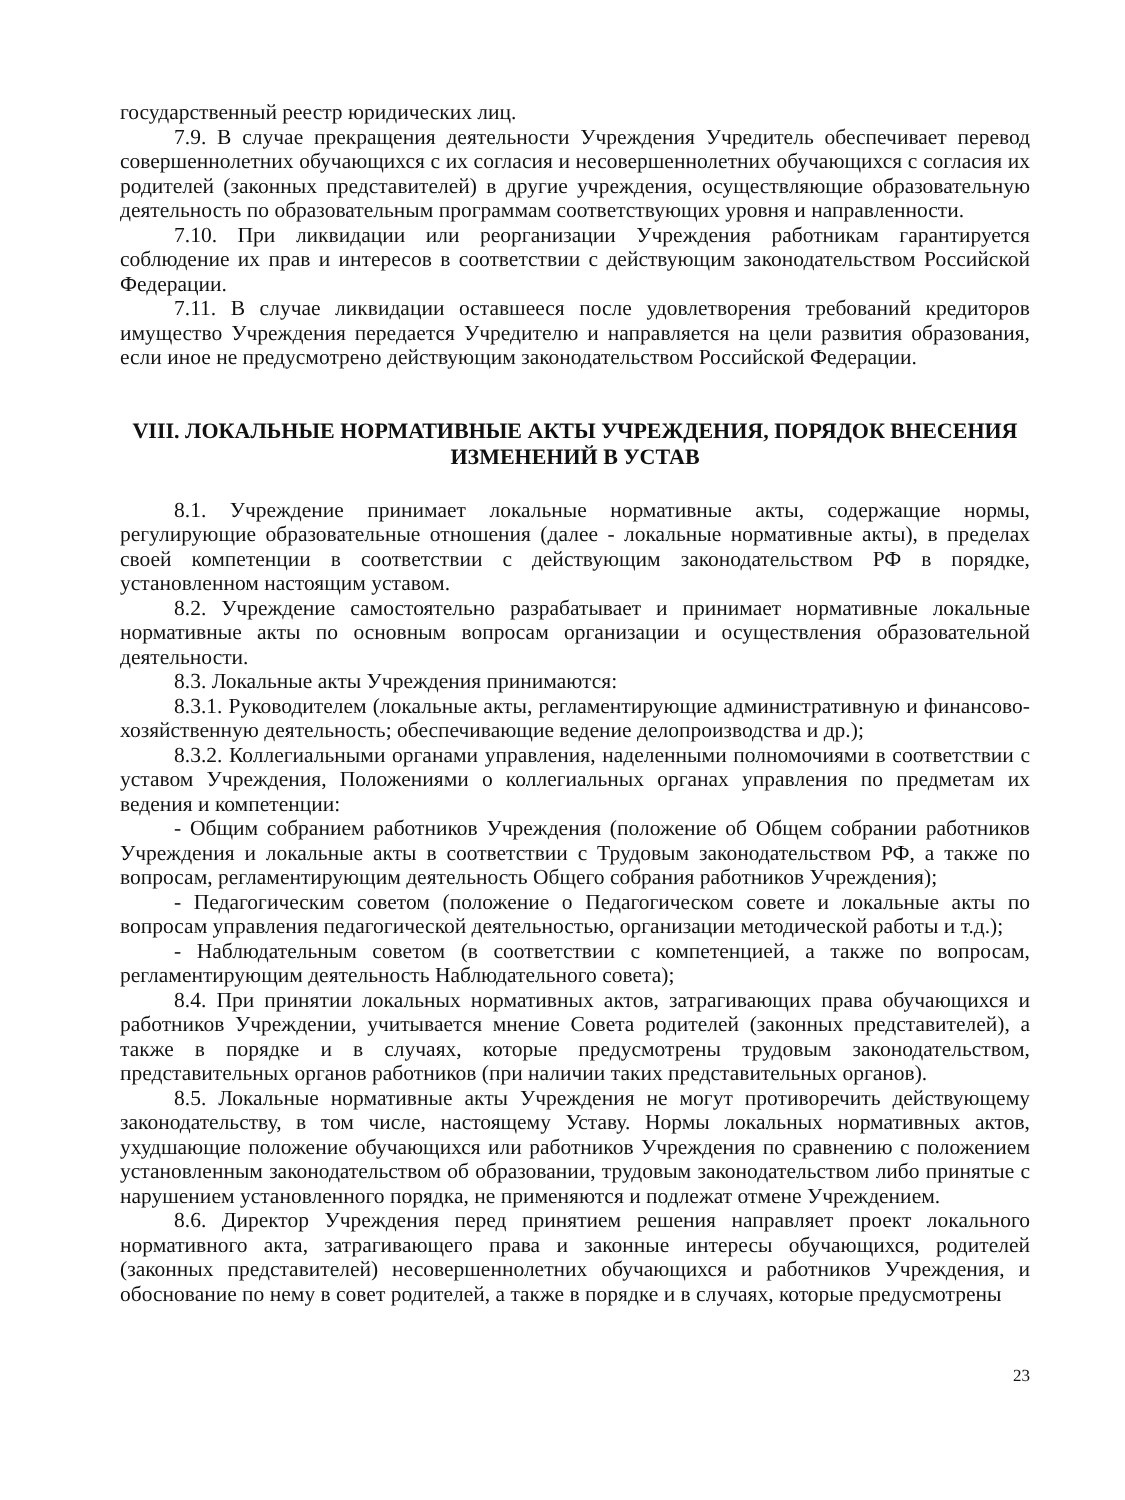государственный реестр юридических лиц.
7.9. В случае прекращения деятельности Учреждения Учредитель обеспечивает перевод совершеннолетних обучающихся с их согласия и несовершеннолетних обучающихся с согласия их родителей (законных представителей) в другие учреждения, осуществляющие образовательную деятельность по образовательным программам соответствующих уровня и направленности.
7.10. При ликвидации или реорганизации Учреждения работникам гарантируется соблюдение их прав и интересов в соответствии с действующим законодательством Российской Федерации.
7.11. В случае ликвидации оставшееся после удовлетворения требований кредиторов имущество Учреждения передается Учредителю и направляется на цели развития образования, если иное не предусмотрено действующим законодательством Российской Федерации.
VIII. ЛОКАЛЬНЫЕ НОРМАТИВНЫЕ АКТЫ УЧРЕЖДЕНИЯ, ПОРЯДОК ВНЕСЕНИЯ ИЗМЕНЕНИЙ В УСТАВ
8.1. Учреждение принимает локальные нормативные акты, содержащие нормы, регулирующие образовательные отношения (далее - локальные нормативные акты), в пределах своей компетенции в соответствии с действующим законодательством РФ в порядке, установленном настоящим уставом.
8.2. Учреждение самостоятельно разрабатывает и принимает нормативные локальные нормативные акты по основным вопросам организации и осуществления образовательной деятельности.
8.3. Локальные акты Учреждения принимаются:
8.3.1. Руководителем (локальные акты, регламентирующие административную и финансово-хозяйственную деятельность; обеспечивающие ведение делопроизводства и др.);
8.3.2. Коллегиальными органами управления, наделенными полномочиями в соответствии с уставом Учреждения, Положениями о коллегиальных органах управления по предметам их ведения и компетенции:
- Общим собранием работников Учреждения (положение об Общем собрании работников Учреждения и локальные акты в соответствии с Трудовым законодательством РФ, а также по вопросам, регламентирующим деятельность Общего собрания работников Учреждения);
- Педагогическим советом (положение о Педагогическом совете и локальные акты по вопросам управления педагогической деятельностью, организации методической работы и т.д.);
- Наблюдательным советом (в соответствии с компетенцией, а также по вопросам, регламентирующим деятельность Наблюдательного совета);
8.4. При принятии локальных нормативных актов, затрагивающих права обучающихся и работников Учреждении, учитывается мнение Совета родителей (законных представителей), а также в порядке и в случаях, которые предусмотрены трудовым законодательством, представительных органов работников (при наличии таких представительных органов).
8.5. Локальные нормативные акты Учреждения не могут противоречить действующему законодательству, в том числе, настоящему Уставу. Нормы локальных нормативных актов, ухудшающие положение обучающихся или работников Учреждения по сравнению с положением установленным законодательством об образовании, трудовым законодательством либо принятые с нарушением установленного порядка, не применяются и подлежат отмене Учреждением.
8.6. Директор Учреждения перед принятием решения направляет проект локального нормативного акта, затрагивающего права и законные интересы обучающихся, родителей (законных представителей) несовершеннолетних обучающихся и работников Учреждения, и обоснование по нему в совет родителей, а также в порядке и в случаях, которые предусмотрены
23